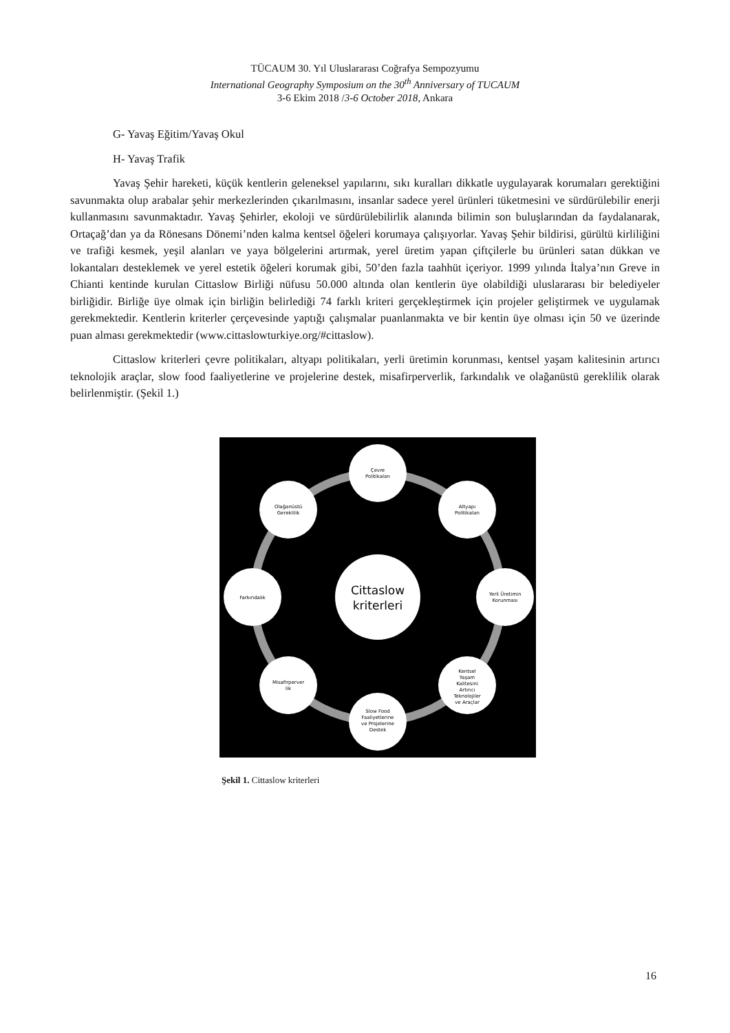TÜCAUM 30. Yıl Uluslararası Coğrafya Sempozyumu
International Geography Symposium on the 30<sup>th</sup> Anniversary of TUCAUM
3-6 Ekim 2018 /3-6 October 2018, Ankara
G- Yavaş Eğitim/Yavaş Okul
H- Yavaş Trafik
Yavaş Şehir hareketi, küçük kentlerin geleneksel yapılarını, sıkı kuralları dikkatle uygulayarak korumaları gerektiğini savunmakta olup arabalar şehir merkezlerinden çıkarılmasını, insanlar sadece yerel ürünleri tüketmesini ve sürdürülebilir enerji kullanmasını savunmaktadır. Yavaş Şehirler, ekoloji ve sürdürülebilirlik alanında bilimin son buluşlarından da faydalanarak, Ortaçağ’dan ya da Rönesans Dönemi’nden kalma kentsel öğeleri korumaya çalışıyorlar. Yavaş Şehir bildirisi, gürültü kirliliğini ve trafiği kesmek, yeşil alanları ve yaya bölgelerini artırmak, yerel üretim yapan çiftçilerle bu ürünleri satan dükkan ve lokantaları desteklemek ve yerel estetik öğeleri korumak gibi, 50’den fazla taahhüt içeriyor. 1999 yılında İtalya’nın Greve in Chianti kentinde kurulan Cittaslow Birliği nüfusu 50.000 altında olan kentlerin üye olabildiği uluslararası bir belediyeler birliğidir. Birliğe üye olmak için birliğin belirlediği 74 farklı kriteri gerçekleştirmek için projeler geliştirmek ve uygulamak gerekmektedir. Kentlerin kriterler çerçevesinde yaptığı çalışmalar puanlanmakta ve bir kentin üye olması için 50 ve üzerinde puan alması gerekmektedir (www.cittaslowturkiye.org/#cittaslow).
Cittaslow kriterleri çevre politikaları, altyapı politikaları, yerli üretimin korunması, kentsel yaşam kalitesinin artırıcı teknolojik araçlar, slow food faaliyetlerine ve projelerine destek, misafirperverlik, farkındalık ve olağanüstü gereklilik olarak belirlenmiştir. (Şekil 1.)
Çevre
Politikaları
Altyapı
Politikaları
Yerli Üretimin
Korunması
Kentsel
Yaşam
Kalitesini
Artırıcı
Teknolojiler
ve Araçlar
Slow Food
Faaliyetlerine
ve Projelerine
Destek
Misafirperver
lik
Farkındalık
Olağanüstü
Gereklilik
Cittaslow
kriterleri
Şekil 1. Cittaslow kriterleri
16